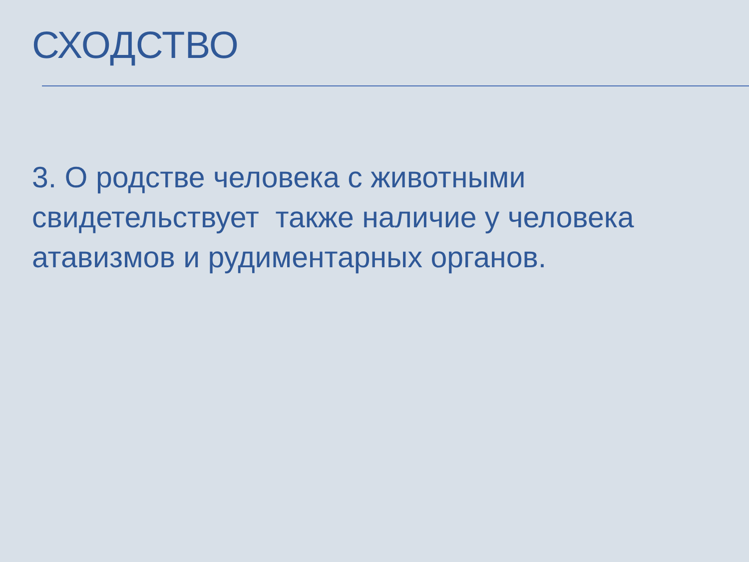СХОДСТВО
3. О родстве человека с животными свидетельствует также наличие у человека атавизмов и рудиментарных органов.